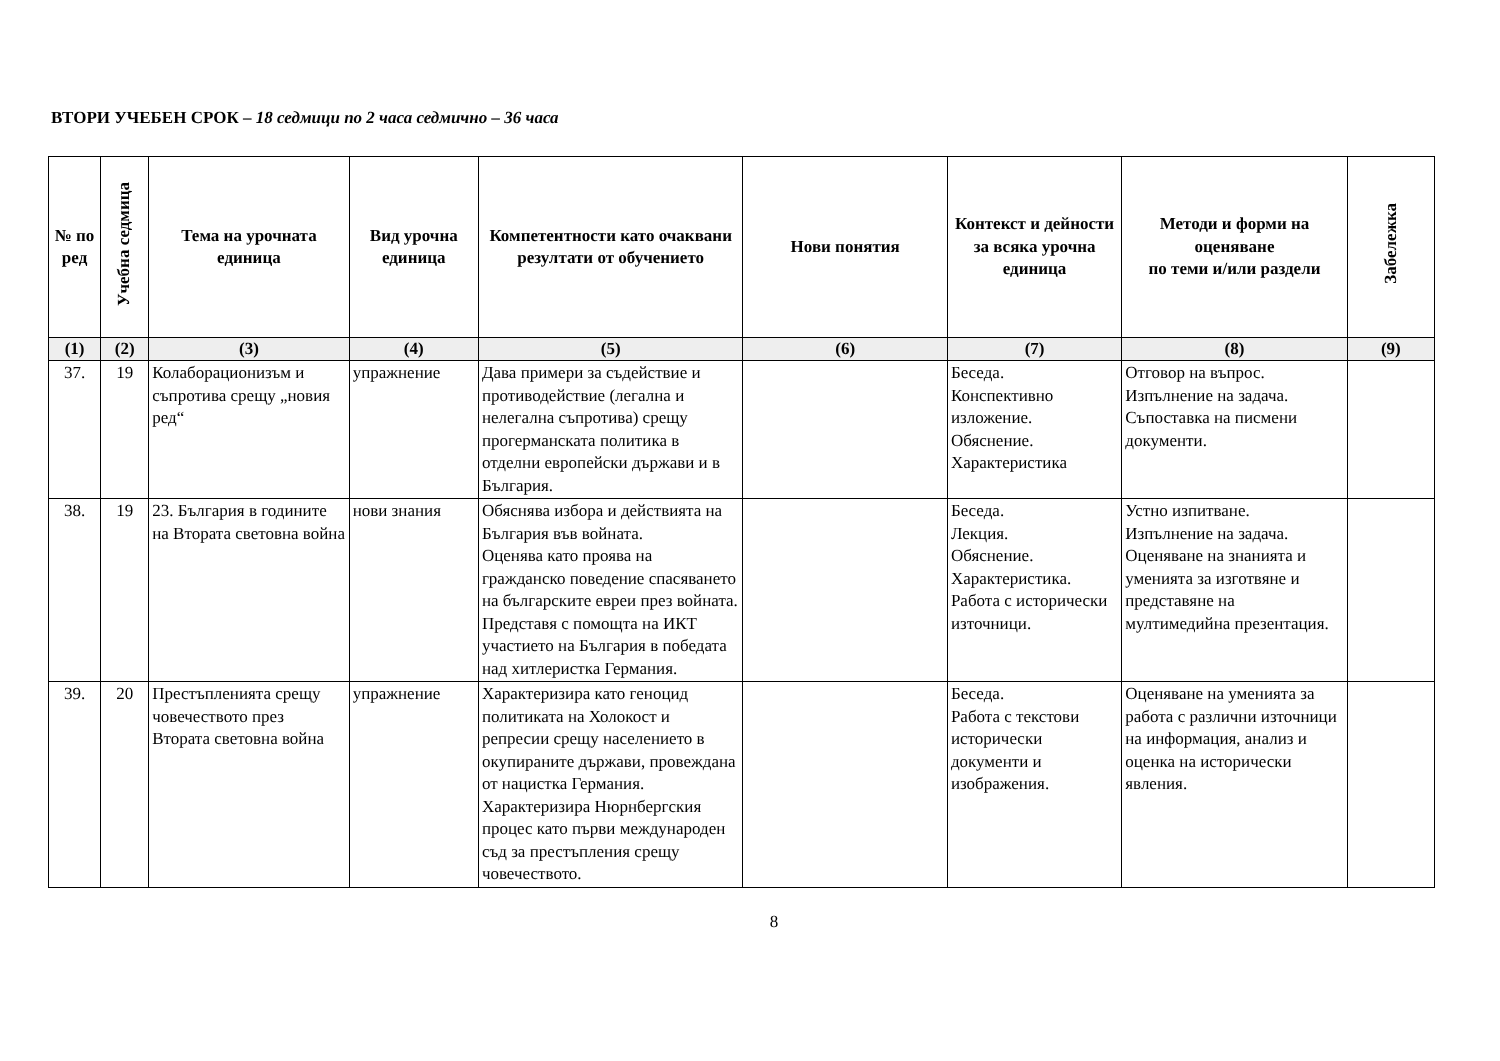ВТОРИ УЧЕБЕН СРОК – 18 седмици по 2 часа седмично – 36 часа
| № по ред | Учебна седмица | Тема на урочната единица | Вид урочна единица | Компетентности като очаквани резултати от обучението | Нови понятия | Контекст и дейности за всяка урочна единица | Методи и форми на оценяване по теми и/или раздели | Забележка |
| --- | --- | --- | --- | --- | --- | --- | --- | --- |
| (1) | (2) | (3) | (4) | (5) | (6) | (7) | (8) | (9) |
| 37. | 19 | Колаборационизъм и съпротива срещу „новия ред“ | упражнение | Дава примери за съдействие и противодействие (легална и нелегална съпротива) срещу прогерманската политика в отделни европейски държави и в България. | | Беседа. Конспективно изложение. Обяснение. Характеристика | Отговор на въпрос. Изпълнение на задача. Съпоставка на писмени документи. | |
| 38. | 19 | 23. България в годините на Втората световна война | нови знания | Обяснява избора и действията на България във войната. Оценява като проява на гражданско поведение спасяването на българските евреи през войната. Представя с помощта на ИКТ участието на България в победата над хитлеристка Германия. | | Беседа. Лекция. Обяснение. Характеристика. Работа с исторически източници. | Устно изпитване. Изпълнение на задача. Оценяване на знанията и уменията за изготвяне и представяне на мултимедийна презентация. | |
| 39. | 20 | Престъпленията срещу човечеството през Втората световна война | упражнение | Характеризира като геноцид политиката на Холокост и репресии срещу населението в окупираните държави, провеждана от нацистка Германия. Характеризира Нюрнбергския процес като първи международен съд за престъпления срещу човечеството. | | Беседа. Работа с текстови исторически документи и изображения. | Оценяване на уменията за работа с различни източници на информация, анализ и оценка на исторически явления. | |
8